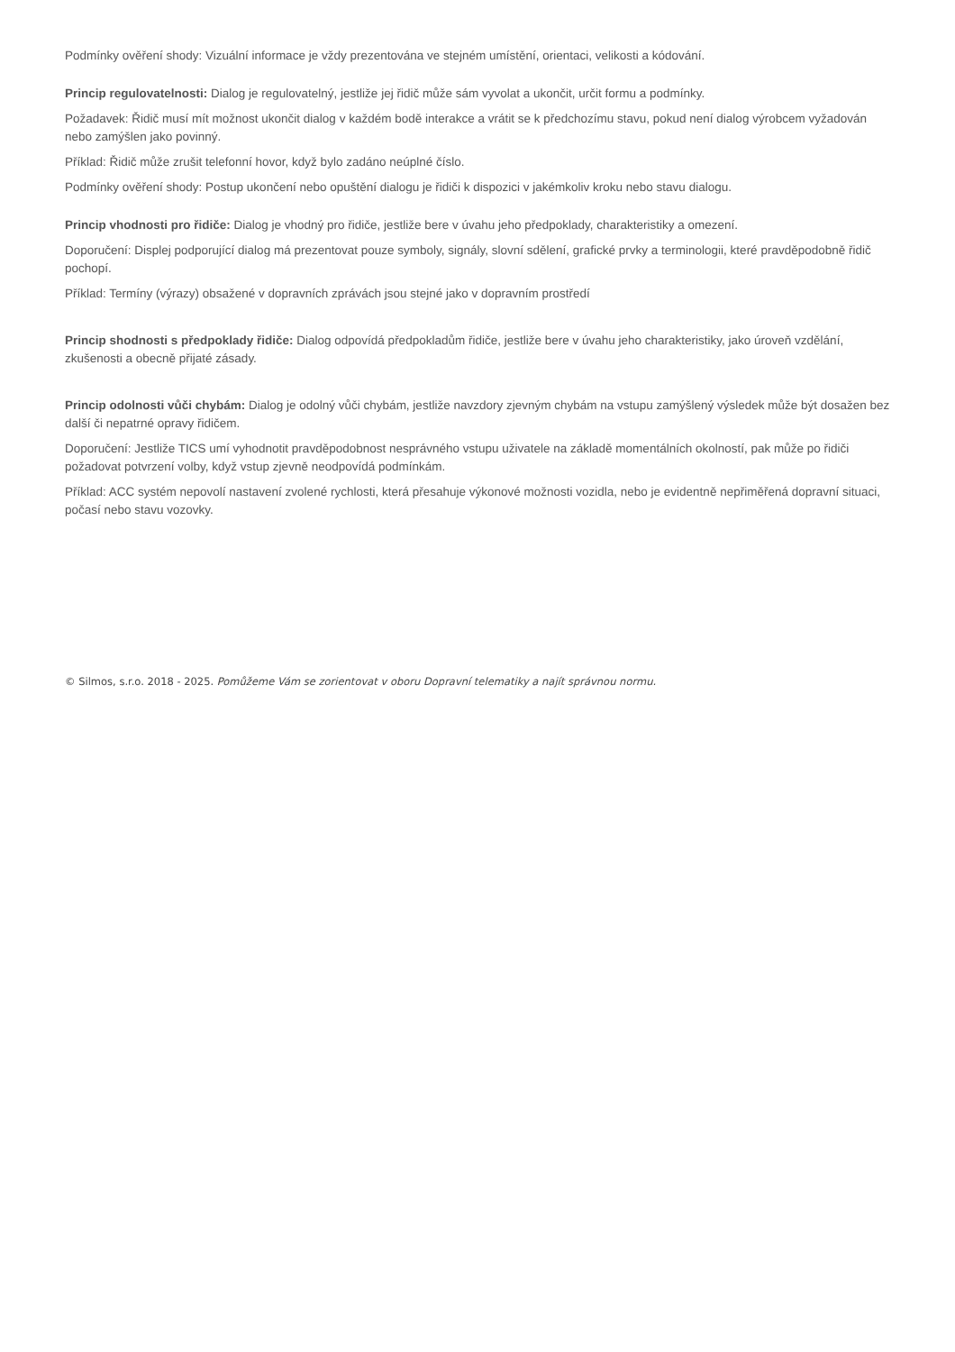Podmínky ověření shody: Vizuální informace je vždy prezentována ve stejném umístění, orientaci, velikosti a kódování.
Princip regulovatelnosti: Dialog je regulovatelný, jestliže jej řidič může sám vyvolat a ukončit, určit formu a podmínky.
Požadavek: Řidič musí mít možnost ukončit dialog v každém bodě interakce a vrátit se k předchozímu stavu, pokud není dialog výrobcem vyžadován nebo zamýšlen jako povinný.
Příklad: Řidič může zrušit telefonní hovor, když bylo zadáno neúplné číslo.
Podmínky ověření shody: Postup ukončení nebo opuštění dialogu je řidiči k dispozici v jakémkoliv kroku nebo stavu dialogu.
Princip vhodnosti pro řidiče: Dialog je vhodný pro řidiče, jestliže bere v úvahu jeho předpoklady, charakteristiky a omezení.
Doporučení: Displej podporující dialog má prezentovat pouze symboly, signály, slovní sdělení, grafické prvky a terminologii, které pravděpodobně řidič pochopí.
Příklad: Termíny (výrazy) obsažené v dopravních zprávách jsou stejné jako v dopravním prostředí
Princip shodnosti s předpoklady řidiče: Dialog odpovídá předpokladům řidiče, jestliže bere v úvahu jeho charakteristiky, jako úroveň vzdělání, zkušenosti a obecně přijaté zásady.
Princip odolnosti vůči chybám: Dialog je odolný vůči chybám, jestliže navzdory zjevným chybám na vstupu zamýšlený výsledek může být dosažen bez další či nepatrné opravy řidičem.
Doporučení: Jestliže TICS umí vyhodnotit pravděpodobnost nesprávného vstupu uživatele na základě momentálních okolností, pak může po řidiči požadovat potvrzení volby, když vstup zjevně neodpovídá podmínkám.
Příklad: ACC systém nepovolí nastavení zvolené rychlosti, která přesahuje výkonové možnosti vozidla, nebo je evidentně nepřiměřená dopravní situaci, počasí nebo stavu vozovky.
© Silmos, s.r.o. 2018 - 2025. Pomůžeme Vám se zorientovat v oboru Dopravní telematiky a najít správnou normu.